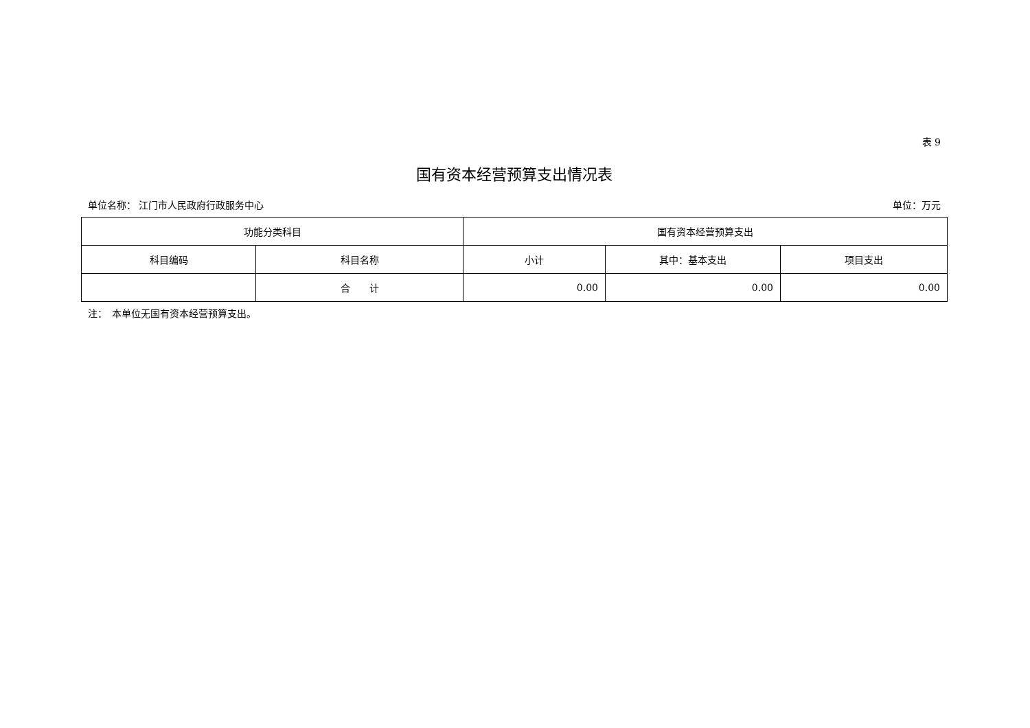表 9
国有资本经营预算支出情况表
单位名称： 江门市人民政府行政服务中心 单位：万元
| 功能分类科目 | | 国有资本经营预算支出 | | |
| --- | --- | --- | --- | --- |
| 科目编码 | 科目名称 | 小计 | 其中：基本支出 | 项目支出 |
| | 合 计 | 0.00 | 0.00 | 0.00 |
注：　本单位无国有资本经营预算支出。